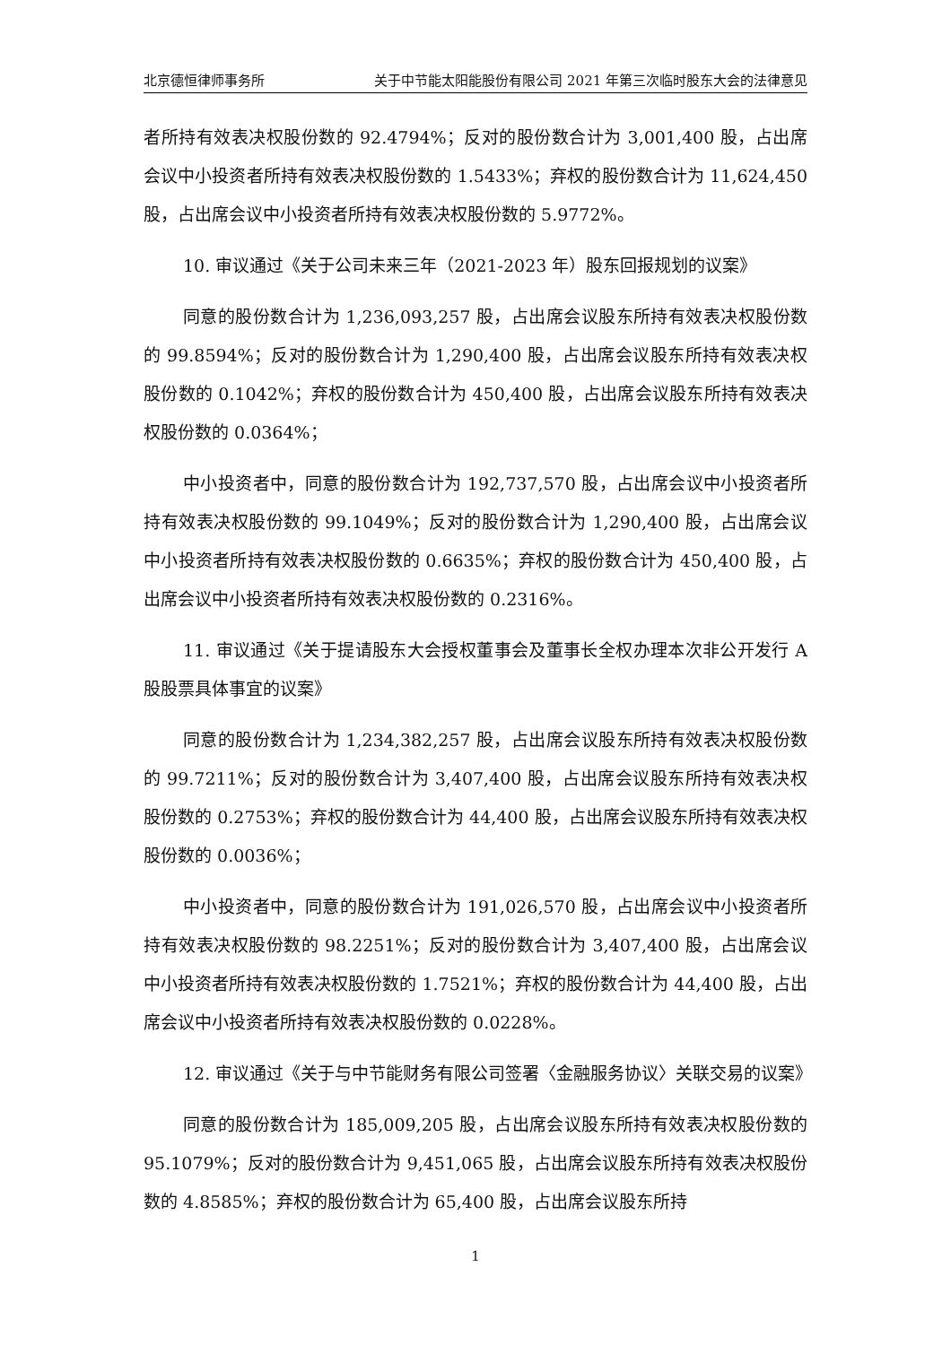北京德恒律师事务所 关于中节能太阳能股份有限公司 2021 年第三次临时股东大会的法律意见
者所持有效表决权股份数的 92.4794%；反对的股份数合计为 3,001,400 股，占出席会议中小投资者所持有效表决权股份数的 1.5433%；弃权的股份数合计为 11,624,450 股，占出席会议中小投资者所持有效表决权股份数的 5.9772%。
10. 审议通过《关于公司未来三年（2021-2023 年）股东回报规划的议案》
同意的股份数合计为 1,236,093,257 股，占出席会议股东所持有效表决权股份数的 99.8594%；反对的股份数合计为 1,290,400 股，占出席会议股东所持有效表决权股份数的 0.1042%；弃权的股份数合计为 450,400 股，占出席会议股东所持有效表决权股份数的 0.0364%；
中小投资者中，同意的股份数合计为 192,737,570 股，占出席会议中小投资者所持有效表决权股份数的 99.1049%；反对的股份数合计为 1,290,400 股，占出席会议中小投资者所持有效表决权股份数的 0.6635%；弃权的股份数合计为 450,400 股，占出席会议中小投资者所持有效表决权股份数的 0.2316%。
11. 审议通过《关于提请股东大会授权董事会及董事长全权办理本次非公开发行 A 股股票具体事宜的议案》
同意的股份数合计为 1,234,382,257 股，占出席会议股东所持有效表决权股份数的 99.7211%；反对的股份数合计为 3,407,400 股，占出席会议股东所持有效表决权股份数的 0.2753%；弃权的股份数合计为 44,400 股，占出席会议股东所持有效表决权股份数的 0.0036%；
中小投资者中，同意的股份数合计为 191,026,570 股，占出席会议中小投资者所持有效表决权股份数的 98.2251%；反对的股份数合计为 3,407,400 股，占出席会议中小投资者所持有效表决权股份数的 1.7521%；弃权的股份数合计为 44,400 股，占出席会议中小投资者所持有效表决权股份数的 0.0228%。
12. 审议通过《关于与中节能财务有限公司签署〈金融服务协议〉关联交易的议案》
同意的股份数合计为 185,009,205 股，占出席会议股东所持有效表决权股份数的 95.1079%；反对的股份数合计为 9,451,065 股，占出席会议股东所持有效表决权股份数的 4.8585%；弃权的股份数合计为 65,400 股，占出席会议股东所持
1